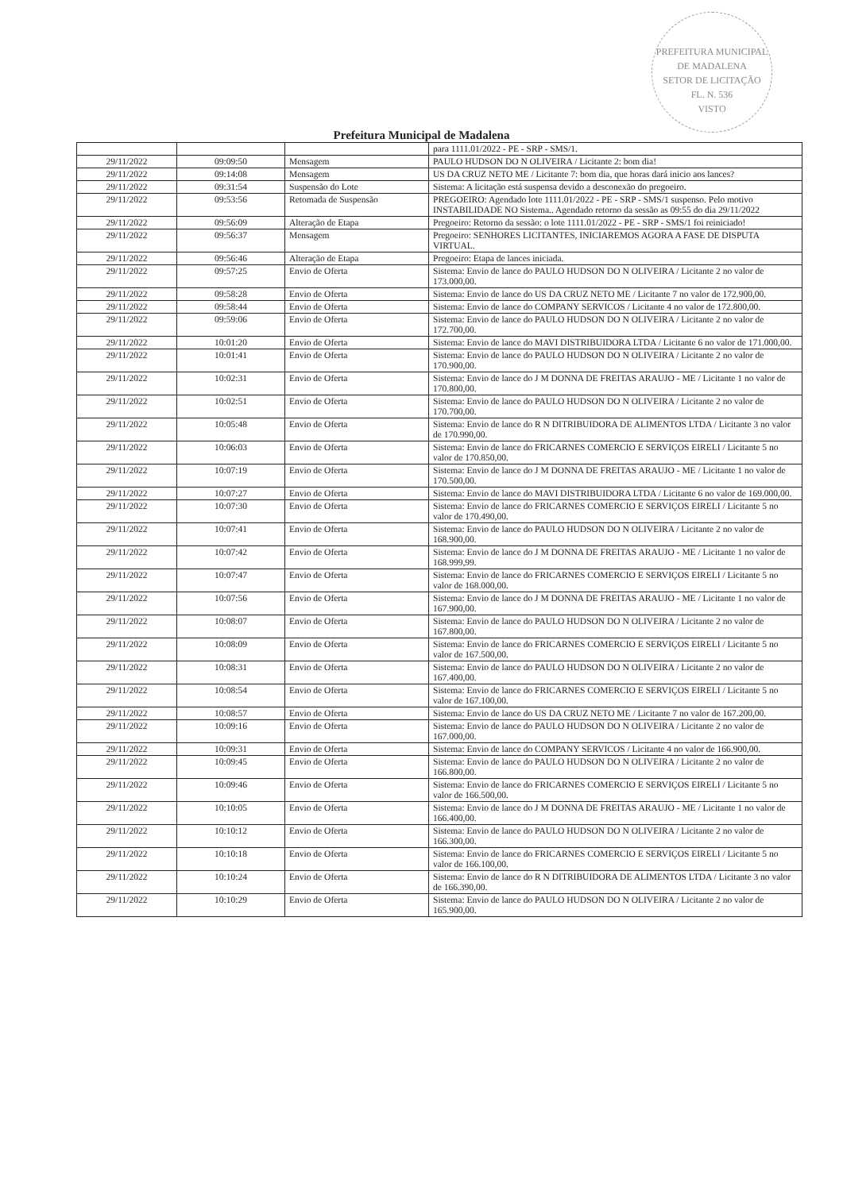PREFEITURA MUNICIPAL DE MADALENA
SETOR DE LICITAÇÃO
FL. N. 536
VISTO
Prefeitura Municipal de Madalena
| | | | para 1111.01/2022 - PE - SRP - SMS/1. |
| 29/11/2022 | 09:09:50 | Mensagem | PAULO HUDSON DO N OLIVEIRA / Licitante 2: bom dia! |
| 29/11/2022 | 09:14:08 | Mensagem | US DA CRUZ NETO ME / Licitante 7: bom dia, que horas dará inicio aos lances? |
| 29/11/2022 | 09:31:54 | Suspensão do Lote | Sistema: A licitação está suspensa devido a desconexão do pregoeiro. |
| 29/11/2022 | 09:53:56 | Retomada de Suspensão | PREGOEIRO: Agendado lote 1111.01/2022 - PE - SRP - SMS/1 suspenso. Pelo motivo INSTABILIDADE NO Sistema.. Agendado retorno da sessão as 09:55 do dia 29/11/2022 |
| 29/11/2022 | 09:56:09 | Alteração de Etapa | Pregoeiro: Retorno da sessão: o lote 1111.01/2022 - PE - SRP - SMS/1 foi reiniciado! |
| 29/11/2022 | 09:56:37 | Mensagem | Pregoeiro: SENHORES LICITANTES, INICIAREMOS AGORA A FASE DE DISPUTA VIRTUAL. |
| 29/11/2022 | 09:56:46 | Alteração de Etapa | Pregoeiro: Etapa de lances iniciada. |
| 29/11/2022 | 09:57:25 | Envio de Oferta | Sistema: Envio de lance do PAULO HUDSON DO N OLIVEIRA / Licitante 2 no valor de 173.000,00. |
| 29/11/2022 | 09:58:28 | Envio de Oferta | Sistema: Envio de lance do US DA CRUZ NETO ME / Licitante 7 no valor de 172.900,00. |
| 29/11/2022 | 09:58:44 | Envio de Oferta | Sistema: Envio de lance do COMPANY SERVICOS / Licitante 4 no valor de 172.800,00. |
| 29/11/2022 | 09:59:06 | Envio de Oferta | Sistema: Envio de lance do PAULO HUDSON DO N OLIVEIRA / Licitante 2 no valor de 172.700,00. |
| 29/11/2022 | 10:01:20 | Envio de Oferta | Sistema: Envio de lance do MAVI DISTRIBUIDORA LTDA / Licitante 6 no valor de 171.000,00. |
| 29/11/2022 | 10:01:41 | Envio de Oferta | Sistema: Envio de lance do PAULO HUDSON DO N OLIVEIRA / Licitante 2 no valor de 170.900,00. |
| 29/11/2022 | 10:02:31 | Envio de Oferta | Sistema: Envio de lance do J M DONNA DE FREITAS ARAUJO - ME / Licitante 1 no valor de 170.800,00. |
| 29/11/2022 | 10:02:51 | Envio de Oferta | Sistema: Envio de lance do PAULO HUDSON DO N OLIVEIRA / Licitante 2 no valor de 170.700,00. |
| 29/11/2022 | 10:05:48 | Envio de Oferta | Sistema: Envio de lance do R N DITRIBUIDORA DE ALIMENTOS LTDA / Licitante 3 no valor de 170.990,00. |
| 29/11/2022 | 10:06:03 | Envio de Oferta | Sistema: Envio de lance do FRICARNES COMERCIO E SERVIÇOS EIRELI / Licitante 5 no valor de 170.850,00. |
| 29/11/2022 | 10:07:19 | Envio de Oferta | Sistema: Envio de lance do J M DONNA DE FREITAS ARAUJO - ME / Licitante 1 no valor de 170.500,00. |
| 29/11/2022 | 10:07:27 | Envio de Oferta | Sistema: Envio de lance do MAVI DISTRIBUIDORA LTDA / Licitante 6 no valor de 169.000,00. |
| 29/11/2022 | 10:07:30 | Envio de Oferta | Sistema: Envio de lance do FRICARNES COMERCIO E SERVIÇOS EIRELI / Licitante 5 no valor de 170.490,00. |
| 29/11/2022 | 10:07:41 | Envio de Oferta | Sistema: Envio de lance do PAULO HUDSON DO N OLIVEIRA / Licitante 2 no valor de 168.900,00. |
| 29/11/2022 | 10:07:42 | Envio de Oferta | Sistema: Envio de lance do J M DONNA DE FREITAS ARAUJO - ME / Licitante 1 no valor de 168.999,99. |
| 29/11/2022 | 10:07:47 | Envio de Oferta | Sistema: Envio de lance do FRICARNES COMERCIO E SERVIÇOS EIRELI / Licitante 5 no valor de 168.000,00. |
| 29/11/2022 | 10:07:56 | Envio de Oferta | Sistema: Envio de lance do J M DONNA DE FREITAS ARAUJO - ME / Licitante 1 no valor de 167.900,00. |
| 29/11/2022 | 10:08:07 | Envio de Oferta | Sistema: Envio de lance do PAULO HUDSON DO N OLIVEIRA / Licitante 2 no valor de 167.800,00. |
| 29/11/2022 | 10:08:09 | Envio de Oferta | Sistema: Envio de lance do FRICARNES COMERCIO E SERVIÇOS EIRELI / Licitante 5 no valor de 167.500,00. |
| 29/11/2022 | 10:08:31 | Envio de Oferta | Sistema: Envio de lance do PAULO HUDSON DO N OLIVEIRA / Licitante 2 no valor de 167.400,00. |
| 29/11/2022 | 10:08:54 | Envio de Oferta | Sistema: Envio de lance do FRICARNES COMERCIO E SERVIÇOS EIRELI / Licitante 5 no valor de 167.100,00. |
| 29/11/2022 | 10:08:57 | Envio de Oferta | Sistema: Envio de lance do US DA CRUZ NETO ME / Licitante 7 no valor de 167.200,00. |
| 29/11/2022 | 10:09:16 | Envio de Oferta | Sistema: Envio de lance do PAULO HUDSON DO N OLIVEIRA / Licitante 2 no valor de 167.000,00. |
| 29/11/2022 | 10:09:31 | Envio de Oferta | Sistema: Envio de lance do COMPANY SERVICOS / Licitante 4 no valor de 166.900,00. |
| 29/11/2022 | 10:09:45 | Envio de Oferta | Sistema: Envio de lance do PAULO HUDSON DO N OLIVEIRA / Licitante 2 no valor de 166.800,00. |
| 29/11/2022 | 10:09:46 | Envio de Oferta | Sistema: Envio de lance do FRICARNES COMERCIO E SERVIÇOS EIRELI / Licitante 5 no valor de 166.500,00. |
| 29/11/2022 | 10:10:05 | Envio de Oferta | Sistema: Envio de lance do J M DONNA DE FREITAS ARAUJO - ME / Licitante 1 no valor de 166.400,00. |
| 29/11/2022 | 10:10:12 | Envio de Oferta | Sistema: Envio de lance do PAULO HUDSON DO N OLIVEIRA / Licitante 2 no valor de 166.300,00. |
| 29/11/2022 | 10:10:18 | Envio de Oferta | Sistema: Envio de lance do FRICARNES COMERCIO E SERVIÇOS EIRELI / Licitante 5 no valor de 166.100,00. |
| 29/11/2022 | 10:10:24 | Envio de Oferta | Sistema: Envio de lance do R N DITRIBUIDORA DE ALIMENTOS LTDA / Licitante 3 no valor de 166.390,00. |
| 29/11/2022 | 10:10:29 | Envio de Oferta | Sistema: Envio de lance do PAULO HUDSON DO N OLIVEIRA / Licitante 2 no valor de 165.900,00. |